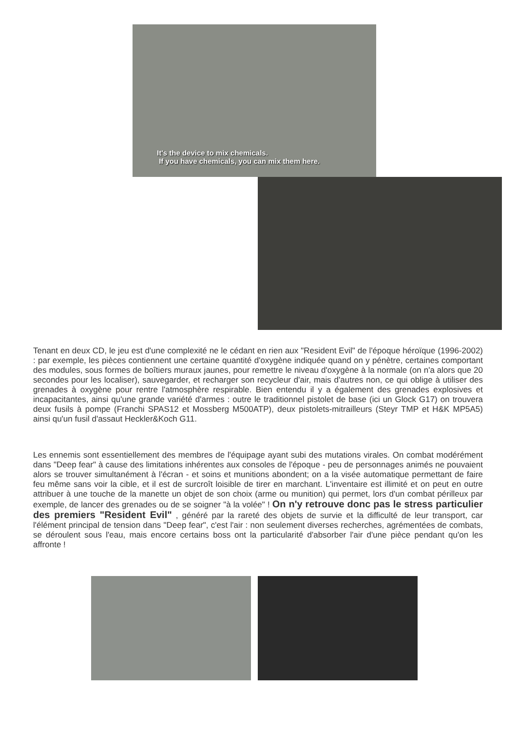It's the device to mix chemicals.
If you have chemicals, you can mix them here.
Tenant en deux CD, le jeu est d'une complexité ne le cédant en rien aux "Resident Evil" de l'époque héroïque (1996-2002) : par exemple, les pièces contiennent une certaine quantité d'oxygène indiquée quand on y pénètre, certaines comportant des modules, sous formes de boîtiers muraux jaunes, pour remettre le niveau d'oxygène à la normale (on n'a alors que 20 secondes pour les localiser), sauvegarder, et recharger son recycleur d'air, mais d'autres non, ce qui oblige à utiliser des grenades à oxygène pour rentre l'atmosphère respirable. Bien entendu il y a également des grenades explosives et incapacitantes, ainsi qu'une grande variété d'armes : outre le traditionnel pistolet de base (ici un Glock G17) on trouvera deux fusils à pompe (Franchi SPAS12 et Mossberg M500ATP), deux pistolets-mitrailleurs (Steyr TMP et H&K MP5A5) ainsi qu'un fusil d'assaut Heckler&Koch G11.
Les ennemis sont essentiellement des membres de l'équipage ayant subi des mutations virales. On combat modérément dans "Deep fear" à cause des limitations inhérentes aux consoles de l'époque - peu de personnages animés ne pouvaient alors se trouver simultanément à l'écran - et soins et munitions abondent; on a la visée automatique permettant de faire feu même sans voir la cible, et il est de surcroît loisible de tirer en marchant. L'inventaire est illimité et on peut en outre attribuer à une touche de la manette un objet de son choix (arme ou munition) qui permet, lors d'un combat périlleux par exemple, de lancer des grenades ou de se soigner "à la volée" ! On n'y retrouve donc pas le stress particulier des premiers "Resident Evil" , généré par la rareté des objets de survie et la difficulté de leur transport, car l'élément principal de tension dans "Deep fear", c'est l'air : non seulement diverses recherches, agrémentées de combats, se déroulent sous l'eau, mais encore certains boss ont la particularité d'absorber l'air d'une pièce pendant qu'on les affronte !